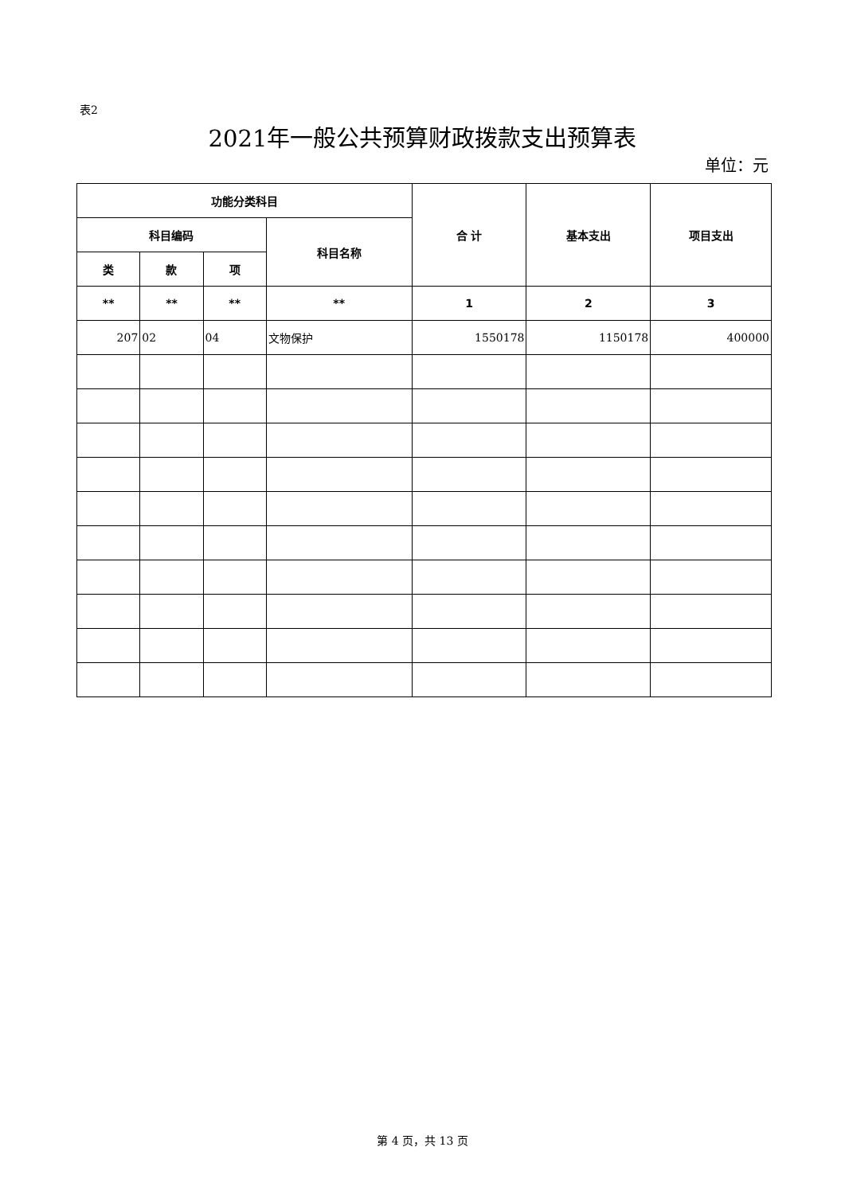表2
2021年一般公共预算财政拨款支出预算表
单位：元
| 功能分类科目 | | | | 合 计 | 基本支出 | 项目支出 |
| --- | --- | --- | --- | --- | --- | --- |
| 科目编码 | | | 科目名称 | | | |
| 类 | 款 | 项 | | | | |
| ** | ** | ** | ** | 1 | 2 | 3 |
| 207 | 02 | 04 | 文物保护 | 1550178 | 1150178 | 400000 |
第 4 页，共 13 页